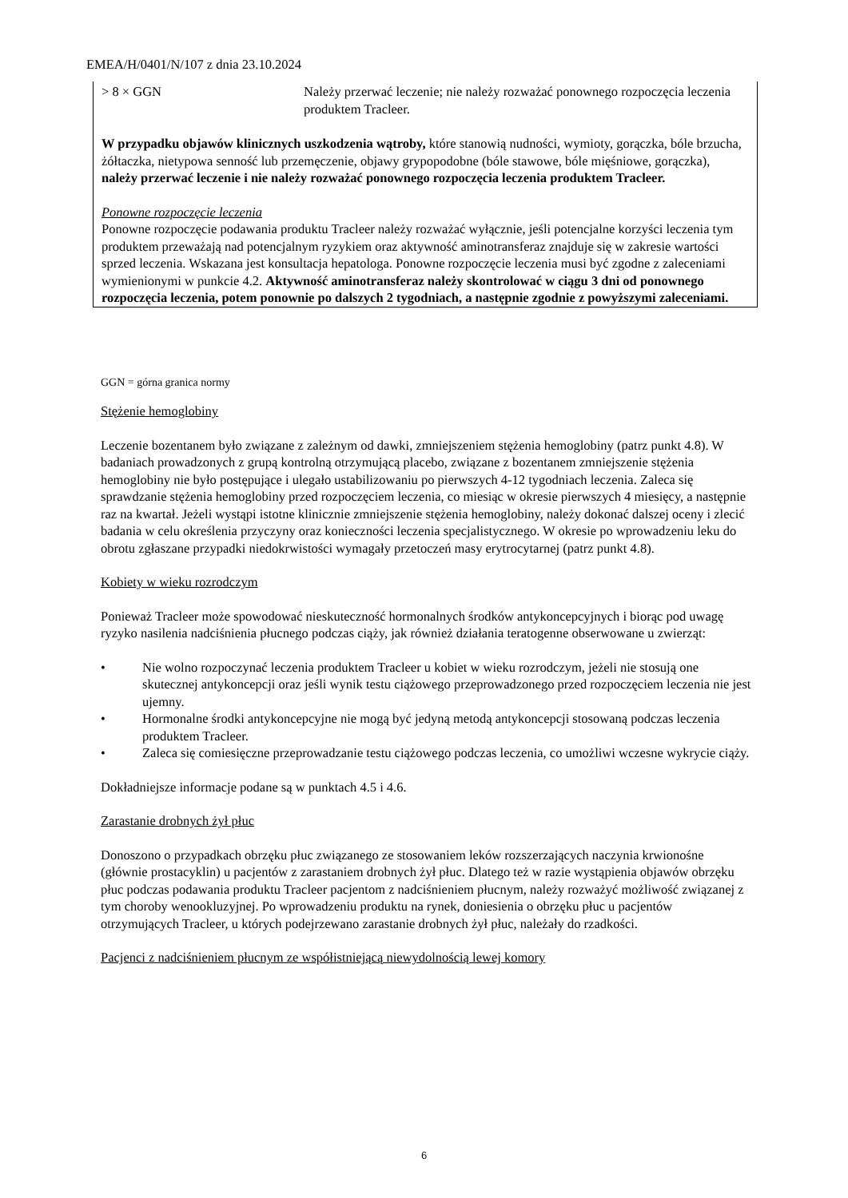EMEA/H/0401/N/107 z dnia 23.10.2024
| > 8 × GGN | Należy przerwać leczenie; nie należy rozważać ponownego rozpoczęcia leczenia produktem Tracleer. |
W przypadku objawów klinicznych uszkodzenia wątroby, które stanowią nudności, wymioty, gorączka, bóle brzucha, żółtaczka, nietypowa senność lub przemęczenie, objawy grypopodobne (bóle stawowe, bóle mięśniowe, gorączka), należy przerwać leczenie i nie należy rozważać ponownego rozpoczęcia leczenia produktem Tracleer.
Ponowne rozpoczęcie leczenia
Ponowne rozpoczęcie podawania produktu Tracleer należy rozważać wyłącznie, jeśli potencjalne korzyści leczenia tym produktem przeważają nad potencjalnym ryzykiem oraz aktywność aminotransferaz znajduje się w zakresie wartości sprzed leczenia. Wskazana jest konsultacja hepatologa. Ponowne rozpoczęcie leczenia musi być zgodne z zaleceniami wymienionymi w punkcie 4.2. Aktywność aminotransferaz należy skontrolować w ciągu 3 dni od ponownego rozpoczęcia leczenia, potem ponownie po dalszych 2 tygodniach, a następnie zgodnie z powyższymi zaleceniami.
GGN = górna granica normy
Stężenie hemoglobiny
Leczenie bozentanem było związane z zależnym od dawki, zmniejszeniem stężenia hemoglobiny (patrz punkt 4.8). W badaniach prowadzonych z grupą kontrolną otrzymującą placebo, związane z bozentanem zmniejszenie stężenia hemoglobiny nie było postępujące i ulegało ustabilizowaniu po pierwszych 4-12 tygodniach leczenia. Zaleca się sprawdzanie stężenia hemoglobiny przed rozpoczęciem leczenia, co miesiąc w okresie pierwszych 4 miesięcy, a następnie raz na kwartał. Jeżeli wystąpi istotne klinicznie zmniejszenie stężenia hemoglobiny, należy dokonać dalszej oceny i zlecić badania w celu określenia przyczyny oraz konieczności leczenia specjalistycznego. W okresie po wprowadzeniu leku do obrotu zgłaszane przypadki niedokrwistości wymagały przetoczeń masy erytrocytarnej (patrz punkt 4.8).
Kobiety w wieku rozrodczym
Ponieważ Tracleer może spowodować nieskuteczność hormonalnych środków antykoncepcyjnych i biorąc pod uwagę ryzyko nasilenia nadciśnienia płucnego podczas ciąży, jak również działania teratogenne obserwowane u zwierząt:
• Nie wolno rozpoczynać leczenia produktem Tracleer u kobiet w wieku rozrodczym, jeżeli nie stosują one skutecznej antykoncepcji oraz jeśli wynik testu ciążowego przeprowadzonego przed rozpoczęciem leczenia nie jest ujemny.
• Hormonalne środki antykoncepcyjne nie mogą być jedyną metodą antykoncepcji stosowaną podczas leczenia produktem Tracleer.
• Zaleca się comiesięczne przeprowadzanie testu ciążowego podczas leczenia, co umożliwi wczesne wykrycie ciąży.
Dokładniejsze informacje podane są w punktach 4.5 i 4.6.
Zarastanie drobnych żył płuc
Donoszono o przypadkach obrzęku płuc związanego ze stosowaniem leków rozszerzających naczynia krwionośne (głównie prostacyklin) u pacjentów z zarastaniem drobnych żył płuc. Dlatego też w razie wystąpienia objawów obrzęku płuc podczas podawania produktu Tracleer pacjentom z nadciśnieniem płucnym, należy rozważyć możliwość związanej z tym choroby wenookluzyjnej. Po wprowadzeniu produktu na rynek, doniesienia o obrzęku płuc u pacjentów otrzymujących Tracleer, u których podejrzewano zarastanie drobnych żył płuc, należały do rzadkości.
Pacjenci z nadciśnieniem płucnym ze współistniejącą niewydolnością lewej komory
6